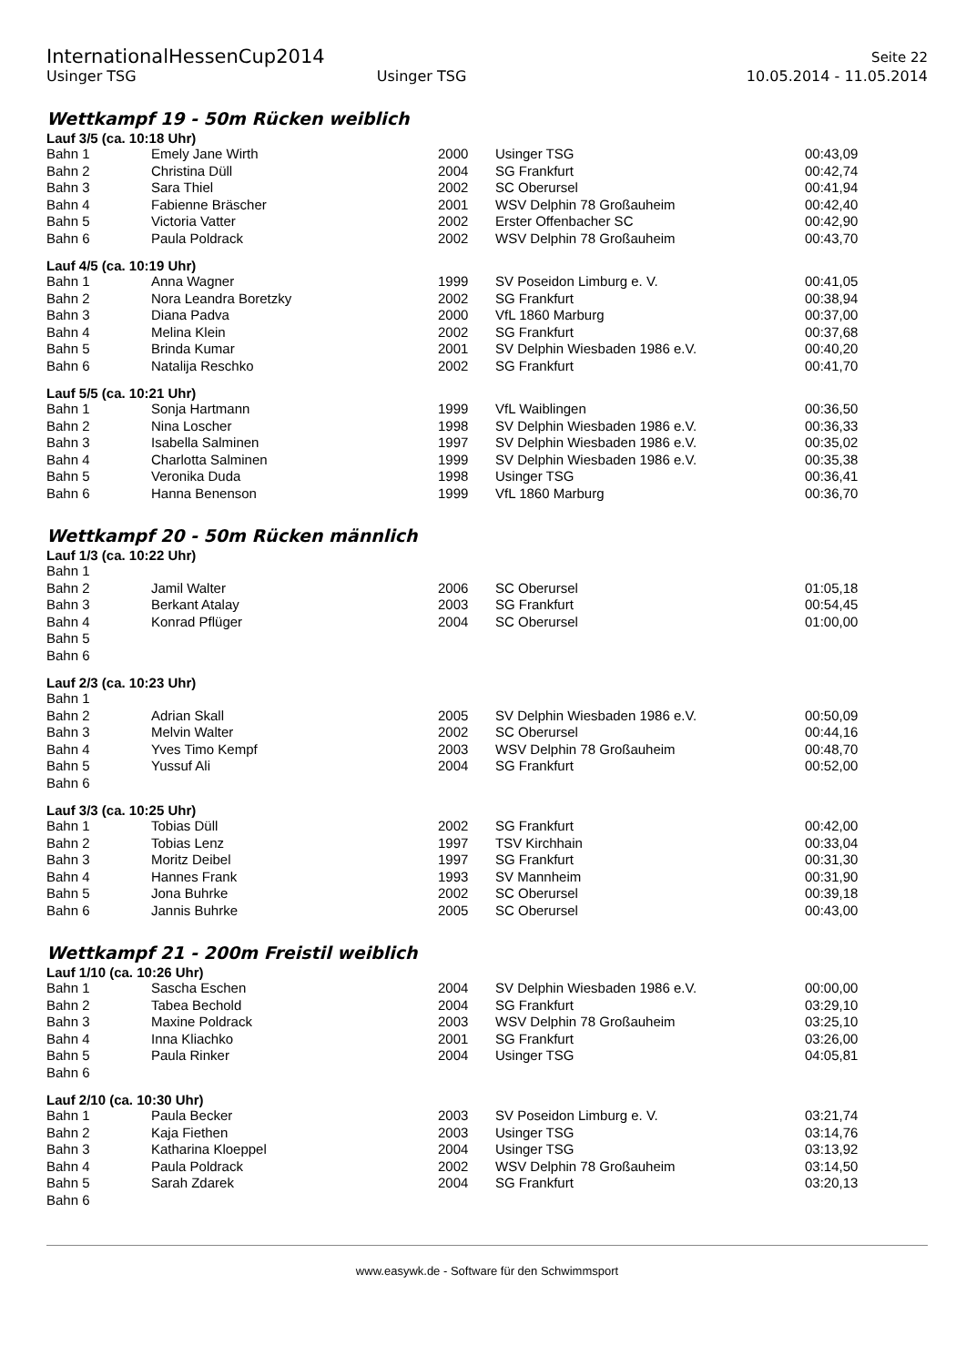InternationalHessenCup2014
Seite 22
Usinger TSG Usinger TSG 10.05.2014 - 11.05.2014
Wettkampf 19 - 50m Rücken weiblich
Lauf 3/5 (ca. 10:18 Uhr)
| Bahn 1 | Emely Jane Wirth | 2000 | Usinger TSG | 00:43,09 |
| Bahn 2 | Christina Düll | 2004 | SG Frankfurt | 00:42,74 |
| Bahn 3 | Sara Thiel | 2002 | SC Oberursel | 00:41,94 |
| Bahn 4 | Fabienne Bräscher | 2001 | WSV Delphin 78 Großauheim | 00:42,40 |
| Bahn 5 | Victoria Vatter | 2002 | Erster Offenbacher SC | 00:42,90 |
| Bahn 6 | Paula Poldrack | 2002 | WSV Delphin 78 Großauheim | 00:43,70 |
Lauf 4/5 (ca. 10:19 Uhr)
| Bahn 1 | Anna Wagner | 1999 | SV Poseidon Limburg e. V. | 00:41,05 |
| Bahn 2 | Nora Leandra Boretzky | 2002 | SG Frankfurt | 00:38,94 |
| Bahn 3 | Diana Padva | 2000 | VfL 1860 Marburg | 00:37,00 |
| Bahn 4 | Melina Klein | 2002 | SG Frankfurt | 00:37,68 |
| Bahn 5 | Brinda Kumar | 2001 | SV Delphin Wiesbaden 1986 e.V. | 00:40,20 |
| Bahn 6 | Natalija Reschko | 2002 | SG Frankfurt | 00:41,70 |
Lauf 5/5 (ca. 10:21 Uhr)
| Bahn 1 | Sonja Hartmann | 1999 | VfL Waiblingen | 00:36,50 |
| Bahn 2 | Nina Loscher | 1998 | SV Delphin Wiesbaden 1986 e.V. | 00:36,33 |
| Bahn 3 | Isabella Salminen | 1997 | SV Delphin Wiesbaden 1986 e.V. | 00:35,02 |
| Bahn 4 | Charlotta Salminen | 1999 | SV Delphin Wiesbaden 1986 e.V. | 00:35,38 |
| Bahn 5 | Veronika Duda | 1998 | Usinger TSG | 00:36,41 |
| Bahn 6 | Hanna Benenson | 1999 | VfL 1860 Marburg | 00:36,70 |
Wettkampf 20 - 50m Rücken männlich
Lauf 1/3 (ca. 10:22 Uhr)
| Bahn 1 | | | | |
| Bahn 2 | Jamil Walter | 2006 | SC Oberursel | 01:05,18 |
| Bahn 3 | Berkant Atalay | 2003 | SG Frankfurt | 00:54,45 |
| Bahn 4 | Konrad Pflüger | 2004 | SC Oberursel | 01:00,00 |
| Bahn 5 | | | | |
| Bahn 6 | | | | |
Lauf 2/3 (ca. 10:23 Uhr)
| Bahn 1 | | | | |
| Bahn 2 | Adrian Skall | 2005 | SV Delphin Wiesbaden 1986 e.V. | 00:50,09 |
| Bahn 3 | Melvin Walter | 2002 | SC Oberursel | 00:44,16 |
| Bahn 4 | Yves Timo Kempf | 2003 | WSV Delphin 78 Großauheim | 00:48,70 |
| Bahn 5 | Yussuf Ali | 2004 | SG Frankfurt | 00:52,00 |
| Bahn 6 | | | | |
Lauf 3/3 (ca. 10:25 Uhr)
| Bahn 1 | Tobias Düll | 2002 | SG Frankfurt | 00:42,00 |
| Bahn 2 | Tobias Lenz | 1997 | TSV Kirchhain | 00:33,04 |
| Bahn 3 | Moritz Deibel | 1997 | SG Frankfurt | 00:31,30 |
| Bahn 4 | Hannes Frank | 1993 | SV Mannheim | 00:31,90 |
| Bahn 5 | Jona Buhrke | 2002 | SC Oberursel | 00:39,18 |
| Bahn 6 | Jannis Buhrke | 2005 | SC Oberursel | 00:43,00 |
Wettkampf 21 - 200m Freistil weiblich
Lauf 1/10 (ca. 10:26 Uhr)
| Bahn 1 | Sascha Eschen | 2004 | SV Delphin Wiesbaden 1986 e.V. | 00:00,00 |
| Bahn 2 | Tabea Bechold | 2004 | SG Frankfurt | 03:29,10 |
| Bahn 3 | Maxine Poldrack | 2003 | WSV Delphin 78 Großauheim | 03:25,10 |
| Bahn 4 | Inna Kliachko | 2001 | SG Frankfurt | 03:26,00 |
| Bahn 5 | Paula Rinker | 2004 | Usinger TSG | 04:05,81 |
| Bahn 6 | | | | |
Lauf 2/10 (ca. 10:30 Uhr)
| Bahn 1 | Paula Becker | 2003 | SV Poseidon Limburg e. V. | 03:21,74 |
| Bahn 2 | Kaja Fiethen | 2003 | Usinger TSG | 03:14,76 |
| Bahn 3 | Katharina Kloeppel | 2004 | Usinger TSG | 03:13,92 |
| Bahn 4 | Paula Poldrack | 2002 | WSV Delphin 78 Großauheim | 03:14,50 |
| Bahn 5 | Sarah Zdarek | 2004 | SG Frankfurt | 03:20,13 |
| Bahn 6 | | | | |
www.easywk.de - Software für den Schwimmsport